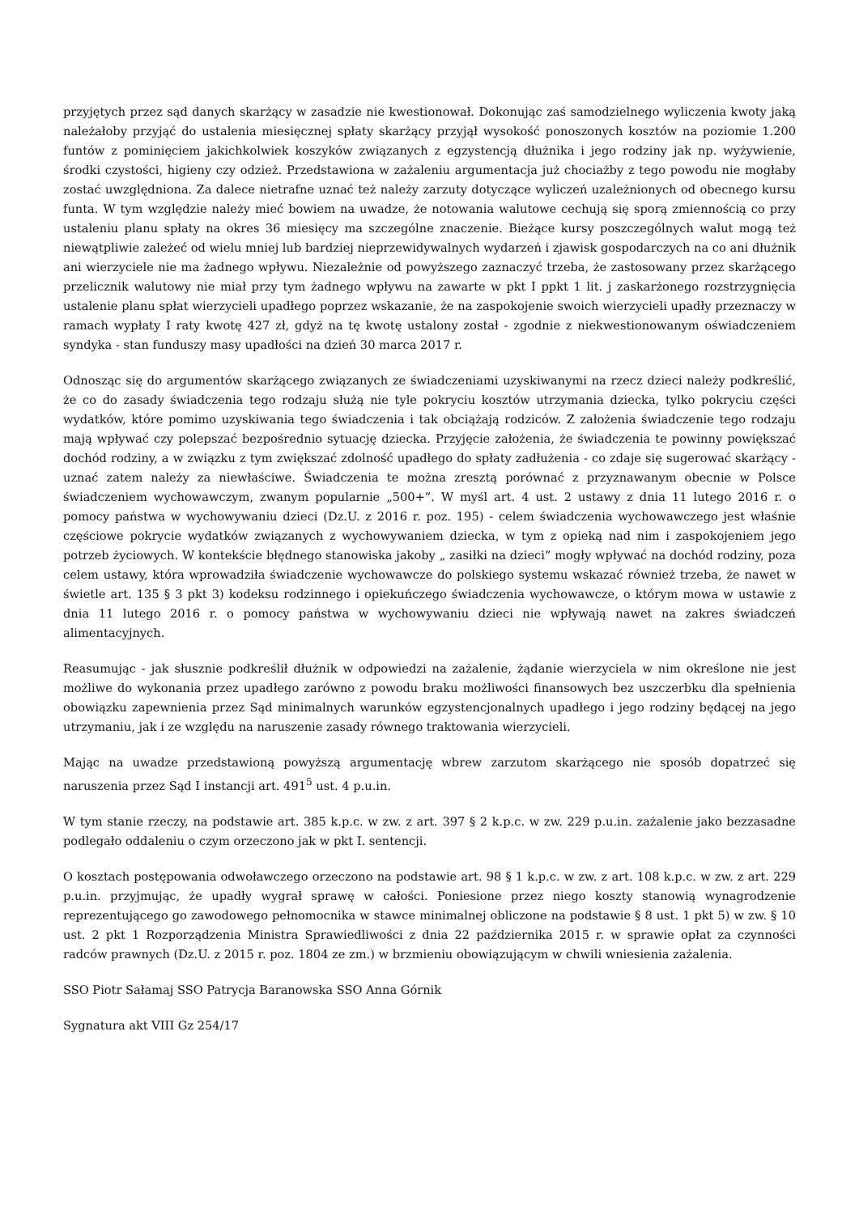przyjętych przez sąd danych skarżący w zasadzie nie kwestionował. Dokonując zaś samodzielnego wyliczenia kwoty jaką należałoby przyjąć do ustalenia miesięcznej spłaty skarżący przyjął wysokość ponoszonych kosztów na poziomie 1.200 funtów z pominięciem jakichkolwiek koszyków związanych z egzystencją dłużnika i jego rodziny jak np. wyżywienie, środki czystości, higieny czy odzież. Przedstawiona w zażaleniu argumentacja już chociażby z tego powodu nie mogłaby zostać uwzględniona. Za dalece nietrafne uznać też należy zarzuty dotyczące wyliczeń uzależnionych od obecnego kursu funta. W tym względzie należy mieć bowiem na uwadze, że notowania walutowe cechują się sporą zmiennością co przy ustaleniu planu spłaty na okres 36 miesięcy ma szczególne znaczenie. Bieżące kursy poszczególnych walut mogą też niewątpliwie zależeć od wielu mniej lub bardziej nieprzewidywalnych wydarzeń i zjawisk gospodarczych na co ani dłużnik ani wierzyciele nie ma żadnego wpływu. Niezależnie od powyższego zaznaczyć trzeba, że zastosowany przez skarżącego przelicznik walutowy nie miał przy tym żadnego wpływu na zawarte w pkt I ppkt 1 lit. j zaskarżonego rozstrzygnięcia ustalenie planu spłat wierzycieli upadłego poprzez wskazanie, że na zaspokojenie swoich wierzycieli upadły przeznaczy w ramach wypłaty I raty kwotę 427 zł, gdyż na tę kwotę ustalony został - zgodnie z niekwestionowanym oświadczeniem syndyka - stan funduszy masy upadłości na dzień 30 marca 2017 r.
Odnosząc się do argumentów skarżącego związanych ze świadczeniami uzyskiwanymi na rzecz dzieci należy podkreślić, że co do zasady świadczenia tego rodzaju służą nie tyle pokryciu kosztów utrzymania dziecka, tylko pokryciu części wydatków, które pomimo uzyskiwania tego świadczenia i tak obciążają rodziców. Z założenia świadczenie tego rodzaju mają wpływać czy polepszać bezpośrednio sytuację dziecka. Przyjęcie założenia, że świadczenia te powinny powiększać dochód rodziny, a w związku z tym zwiększać zdolność upadłego do spłaty zadłużenia - co zdaje się sugerować skarżący - uznać zatem należy za niewłaściwe. Świadczenia te można zresztą porównać z przyznawanym obecnie w Polsce świadczeniem wychowawczym, zwanym popularnie „500+”. W myśl art. 4 ust. 2 ustawy z dnia 11 lutego 2016 r. o pomocy państwa w wychowywaniu dzieci (Dz.U. z 2016 r. poz. 195) - celem świadczenia wychowawczego jest właśnie częściowe pokrycie wydatków związanych z wychowywaniem dziecka, w tym z opieką nad nim i zaspokojeniem jego potrzeb życiowych. W kontekście błędnego stanowiska jakoby „ zasiłki na dzieci” mogły wpływać na dochód rodziny, poza celem ustawy, która wprowadziła świadczenie wychowawcze do polskiego systemu wskazać również trzeba, że nawet w świetle art. 135 § 3 pkt 3) kodeksu rodzinnego i opiekuńczego świadczenia wychowawcze, o którym mowa w ustawie z dnia 11 lutego 2016 r. o pomocy państwa w wychowywaniu dzieci nie wpływają nawet na zakres świadczeń alimentacyjnych.
Reasumując - jak słusznie podkreślił dłużnik w odpowiedzi na zażalenie, żądanie wierzyciela w nim określone nie jest możliwe do wykonania przez upadłego zarówno z powodu braku możliwości finansowych bez uszczerbku dla spełnienia obowiązku zapewnienia przez Sąd minimalnych warunków egzystencjonalnych upadłego i jego rodziny będącej na jego utrzymaniu, jak i ze względu na naruszenie zasady równego traktowania wierzycieli.
Mając na uwadze przedstawioną powyższą argumentację wbrew zarzutom skarżącego nie sposób dopatrzeć się naruszenia przez Sąd I instancji art. 491<sup>5</sup> ust. 4 p.u.in.
W tym stanie rzeczy, na podstawie art. 385 k.p.c. w zw. z art. 397 § 2 k.p.c. w zw. 229 p.u.in. zażalenie jako bezzasadne podlegało oddaleniu o czym orzeczono jak w pkt I. sentencji.
O kosztach postępowania odwoławczego orzeczono na podstawie art. 98 § 1 k.p.c. w zw. z art. 108 k.p.c. w zw. z art. 229 p.u.in. przyjmując, że upadły wygrał sprawę w całości. Poniesione przez niego koszty stanowią wynagrodzenie reprezentującego go zawodowego pełnomocnika w stawce minimalnej obliczone na podstawie § 8 ust. 1 pkt 5) w zw. § 10 ust. 2 pkt 1 Rozporządzenia Ministra Sprawiedliwości z dnia 22 października 2015 r. w sprawie opłat za czynności radców prawnych (Dz.U. z 2015 r. poz. 1804 ze zm.) w brzmieniu obowiązującym w chwili wniesienia zażalenia.
SSO Piotr Sałamaj SSO Patrycja Baranowska SSO Anna Górnik
Sygnatura akt VIII Gz 254/17